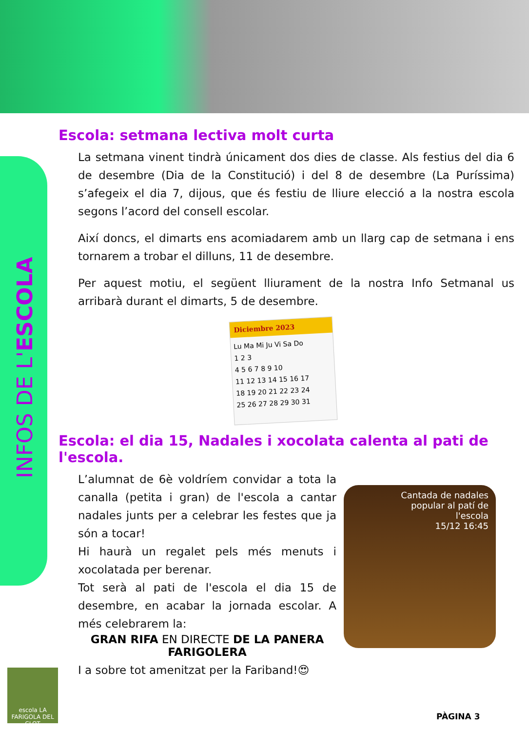INFOS DE L'ESCOLA
Escola: setmana lectiva molt curta
La setmana vinent tindrà únicament dos dies de classe. Als festius del dia 6 de desembre (Dia de la Constitució) i del 8 de desembre (La Puríssima) s’afegeix el dia 7, dijous, que és festiu de lliure elecció a la nostra escola segons l’acord del consell escolar.
Així doncs, el dimarts ens acomiadarem amb un llarg cap de setmana i ens tornarem a trobar el dilluns, 11 de desembre.
Per aquest motiu, el següent lliurament de la nostra Info Setmanal us arribarà durant el dimarts, 5 de desembre.
Diciembre 2023
Lu Ma Mi Ju Vi Sa Do
1 2 3
4 5 6 7 8 9 10
11 12 13 14 15 16 17
18 19 20 21 22 23 24
25 26 27 28 29 30 31
Escola: el dia 15, Nadales i xocolata calenta al pati de l'escola.
L’alumnat de 6è voldríem convidar a tota la canalla (petita i gran) de l'escola a cantar nadales junts per a celebrar les festes que ja són a tocar!
Hi haurà un regalet pels més menuts i xocolatada per berenar.
Tot serà al pati de l'escola el dia 15 de desembre, en acabar la jornada escolar. A més celebrarem la:
GRAN RIFA EN DIRECTE DE LA PANERA FARIGOLERA
I a sobre tot amenitzat per la Fariband!😍
Cantada de nadales
popular al patí de
l'escola
15/12 16:45
escola LA FARIGOLA DEL CLOT
PÀGINA 3